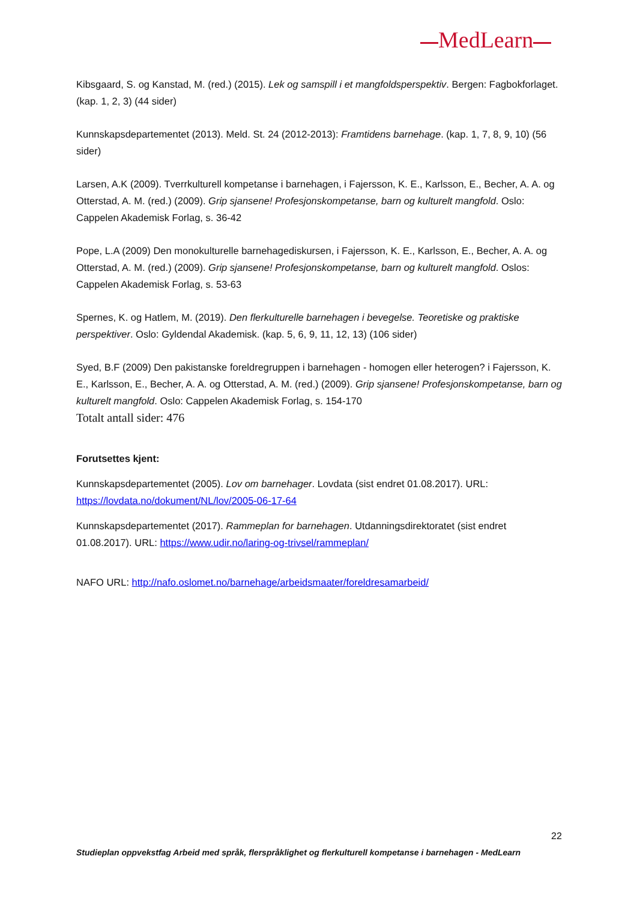MedLearn
Kibsgaard, S. og Kanstad, M. (red.) (2015). Lek og samspill i et mangfoldsperspektiv. Bergen: Fagbokforlaget. (kap. 1, 2, 3) (44 sider)
Kunnskapsdepartementet (2013). Meld. St. 24 (2012-2013): Framtidens barnehage. (kap. 1, 7, 8, 9, 10) (56 sider)
Larsen, A.K (2009). Tverrkulturell kompetanse i barnehagen, i Fajersson, K. E., Karlsson, E., Becher, A. A. og Otterstad, A. M. (red.) (2009). Grip sjansene! Profesjonskompetanse, barn og kulturelt mangfold. Oslo: Cappelen Akademisk Forlag, s. 36-42
Pope, L.A (2009) Den monokulturelle barnehagediskursen, i Fajersson, K. E., Karlsson, E., Becher, A. A. og Otterstad, A. M. (red.) (2009). Grip sjansene! Profesjonskompetanse, barn og kulturelt mangfold. Oslos: Cappelen Akademisk Forlag, s. 53-63
Spernes, K. og Hatlem, M. (2019). Den flerkulturelle barnehagen i bevegelse. Teoretiske og praktiske perspektiver. Oslo: Gyldendal Akademisk. (kap. 5, 6, 9, 11, 12, 13) (106 sider)
Syed, B.F (2009) Den pakistanske foreldregruppen i barnehagen - homogen eller heterogen? i Fajersson, K. E., Karlsson, E., Becher, A. A. og Otterstad, A. M. (red.) (2009). Grip sjansene! Profesjonskompetanse, barn og kulturelt mangfold. Oslo: Cappelen Akademisk Forlag, s. 154-170
Totalt antall sider: 476
Forutsettes kjent:
Kunnskapsdepartementet (2005). Lov om barnehager. Lovdata (sist endret 01.08.2017). URL: https://lovdata.no/dokument/NL/lov/2005-06-17-64
Kunnskapsdepartementet (2017). Rammeplan for barnehagen. Utdanningsdirektoratet (sist endret 01.08.2017). URL: https://www.udir.no/laring-og-trivsel/rammeplan/
NAFO URL: http://nafo.oslomet.no/barnehage/arbeidsmaater/foreldresamarbeid/
22
Studieplan oppvekstfag Arbeid med språk, flerspråklighet og flerkulturell kompetanse i barnehagen - MedLearn